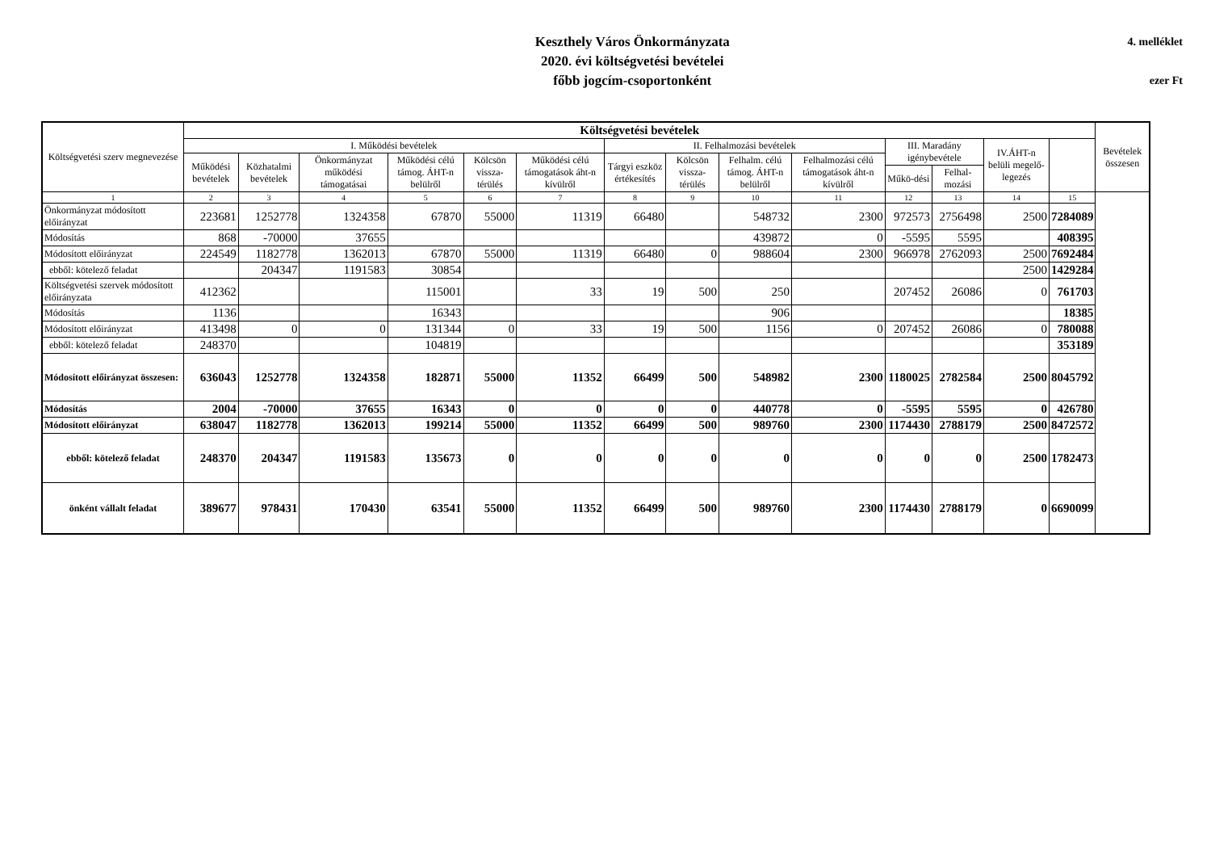Keszthely Város Önkormányzata
2020. évi költségvetési bevételei
főbb jogcím-csoportonként
4. melléklet
ezer Ft
| Költségvetési szerv megnevezése | Költségvetési bevételek | | | | | | | | | | | | | | Bevételek összesen |
| --- | --- | --- | --- | --- | --- | --- | --- | --- | --- | --- | --- | --- | --- | --- | --- |
| | I. Működési bevételek | | | | | | II. Felhalmozási bevételek | | | | III. Maradány igénybevétele | | IV.ÁHT-n belüli megelő-legezés | | |
| | Működési bevételek | Közhatalmi bevételek | Önkormányzat működési támogatásai | Működési célú támog. ÁHT-n belülről | Kölcsön vissza-térülés | Működési célú támogatások áht-n kívülről | Tárgyi eszköz értékesítés | Kölcsön vissza-térülés | Felhalm. célú támog. ÁHT-n belülről | Felhalmozási célú támogatások áht-n kívülről | | | | | |
| | | | | | | | | | | | Műkö-dési | Felhal-mozási | | | |
| 1 | 2 | 3 | 4 | 5 | 6 | 7 | 8 | 9 | 10 | 11 | 12 | 13 | 14 | 15 | |
| Önkormányzat módosított előirányzat | 223681 | 1252778 | 1324358 | 67870 | 55000 | 11319 | 66480 | | 548732 | 2300 | 972573 | 2756498 | 2500 | 7284089 | |
| Módosítás | 868 | -70000 | 37655 | | | | | | 439872 | 0 | -5595 | 5595 | | 408395 | |
| Módosított előirányzat | 224549 | 1182778 | 1362013 | 67870 | 55000 | 11319 | 66480 | 0 | 988604 | 2300 | 966978 | 2762093 | 2500 | 7692484 | |
| ebből: kötelező feladat | | 204347 | 1191583 | 30854 | | | | | | | | | 2500 | 1429284 | |
| Költségvetési szervek módosított előirányzata | 412362 | | | 115001 | | 33 | 19 | 500 | 250 | | 207452 | 26086 | 0 | 761703 | |
| Módosítás | 1136 | | | 16343 | | | | | 906 | | | | | 18385 | |
| Módosított előirányzat | 413498 | 0 | 0 | 131344 | 0 | 33 | 19 | 500 | 1156 | 0 | 207452 | 26086 | 0 | 780088 | |
| ebből: kötelező feladat | 248370 | | | 104819 | | | | | | | | | | 353189 | |
| Módosított előirányzat összesen: | 636043 | 1252778 | 1324358 | 182871 | 55000 | 11352 | 66499 | 500 | 548982 | 2300 | 1180025 | 2782584 | 2500 | 8045792 | |
| Módosítás | 2004 | -70000 | 37655 | 16343 | 0 | 0 | 0 | 0 | 440778 | 0 | -5595 | 5595 | 0 | 426780 | |
| Módosított előirányzat | 638047 | 1182778 | 1362013 | 199214 | 55000 | 11352 | 66499 | 500 | 989760 | 2300 | 1174430 | 2788179 | 2500 | 8472572 | |
| ebből: kötelező feladat | 248370 | 204347 | 1191583 | 135673 | 0 | 0 | 0 | 0 | 0 | 0 | 0 | 0 | 2500 | 1782473 | |
| önként vállalt feladat | 389677 | 978431 | 170430 | 63541 | 55000 | 11352 | 66499 | 500 | 989760 | 2300 | 1174430 | 2788179 | 0 | 6690099 | |